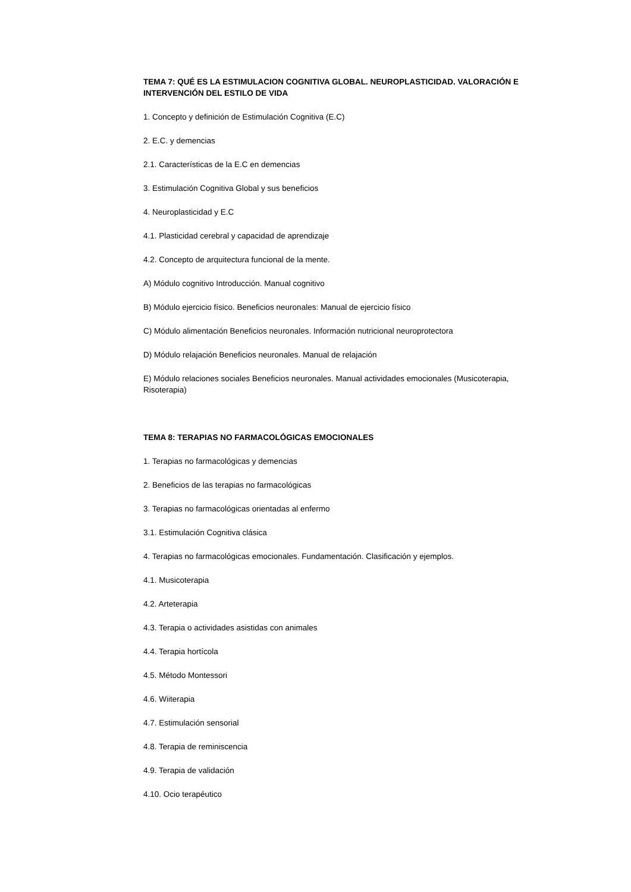TEMA 7: QUÉ ES LA ESTIMULACION COGNITIVA GLOBAL. NEUROPLASTICIDAD. VALORACIÓN E INTERVENCIÓN DEL ESTILO DE VIDA
1. Concepto y definición de Estimulación Cognitiva (E.C)
2. E.C. y demencias
2.1. Características de la E.C en demencias
3. Estimulación Cognitiva Global y sus beneficios
4. Neuroplasticidad y E.C
4.1. Plasticidad cerebral y capacidad de aprendizaje
4.2. Concepto de arquitectura funcional de la mente.
A) Módulo cognitivo Introducción. Manual cognitivo
B) Módulo ejercicio físico. Beneficios neuronales: Manual de ejercicio físico
C) Módulo alimentación Beneficios neuronales. Información nutricional neuroprotectora
D) Módulo relajación Beneficios neuronales. Manual de relajación
E) Módulo relaciones sociales Beneficios neuronales. Manual actividades emocionales (Musicoterapia, Risoterapia)
TEMA 8: TERAPIAS NO FARMACOLÓGICAS EMOCIONALES
1. Terapias no farmacológicas y demencias
2. Beneficios de las terapias no farmacológicas
3. Terapias no farmacológicas orientadas al enfermo
3.1. Estimulación Cognitiva clásica
4. Terapias no farmacológicas emocionales. Fundamentación. Clasificación y ejemplos.
4.1. Musicoterapia
4.2. Arteterapia
4.3. Terapia o actividades asistidas con animales
4.4. Terapia hortícola
4.5. Método Montessori
4.6. Wiiterapia
4.7. Estimulación sensorial
4.8. Terapia de reminiscencia
4.9. Terapia de validación
4.10. Ocio terapéutico